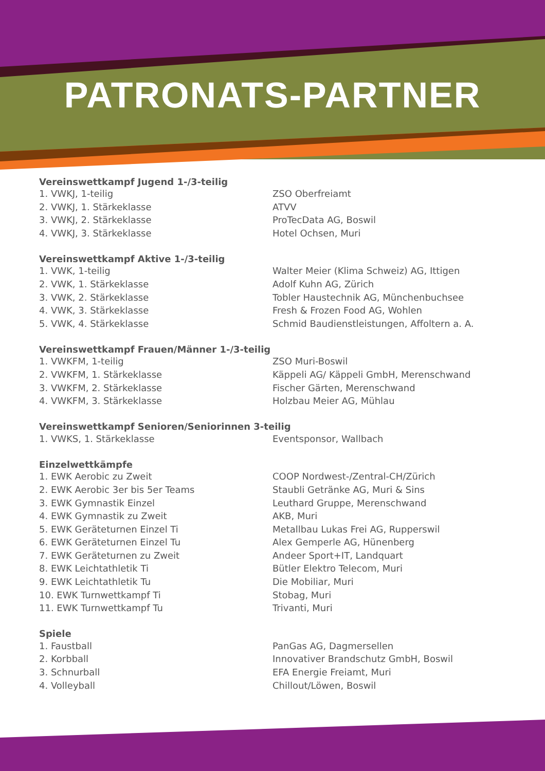PATRONATS-PARTNER
| Vereinswettkampf Jugend 1-/3-teilig | |
| --- | --- |
| 1. VWKJ, 1-teilig | ZSO Oberfreiamt |
| 2. VWKJ, 1. Stärkeklasse | ATVV |
| 3. VWKJ, 2. Stärkeklasse | ProTecData AG, Boswil |
| 4. VWKJ, 3. Stärkeklasse | Hotel Ochsen, Muri |
| Vereinswettkampf Aktive 1-/3-teilig | |
| --- | --- |
| 1. VWK, 1-teilig | Walter Meier (Klima Schweiz) AG, Ittigen |
| 2. VWK, 1. Stärkeklasse | Adolf Kuhn AG, Zürich |
| 3. VWK, 2. Stärkeklasse | Tobler Haustechnik AG, Münchenbuchsee |
| 4. VWK, 3. Stärkeklasse | Fresh & Frozen Food AG, Wohlen |
| 5. VWK, 4. Stärkeklasse | Schmid Baudienstleistungen, Affoltern a. A. |
| Vereinswettkampf Frauen/Männer 1-/3-teilig | |
| --- | --- |
| 1. VWKFM, 1-teilig | ZSO Muri-Boswil |
| 2. VWKFM, 1. Stärkeklasse | Käppeli AG/ Käppeli GmbH, Merenschwand |
| 3. VWKFM, 2. Stärkeklasse | Fischer Gärten, Merenschwand |
| 4. VWKFM, 3. Stärkeklasse | Holzbau Meier AG, Mühlau |
| Vereinswettkampf Senioren/Seniorinnen 3-teilig | |
| --- | --- |
| 1. VWKS, 1. Stärkeklasse | Eventsponsor, Wallbach |
| Einzelwettkämpfe | |
| --- | --- |
| 1. EWK Aerobic zu Zweit | COOP Nordwest-/Zentral-CH/Zürich |
| 2. EWK Aerobic 3er bis 5er Teams | Staubli Getränke AG, Muri & Sins |
| 3. EWK Gymnastik Einzel | Leuthard Gruppe, Merenschwand |
| 4. EWK Gymnastik zu Zweit | AKB, Muri |
| 5. EWK Geräteturnen Einzel Ti | Metallbau Lukas Frei AG, Rupperswil |
| 6. EWK Geräteturnen Einzel Tu | Alex Gemperle AG, Hünenberg |
| 7. EWK Geräteturnen zu Zweit | Andeer Sport+IT, Landquart |
| 8. EWK Leichtathletik Ti | Bütler Elektro Telecom, Muri |
| 9. EWK Leichtathletik Tu | Die Mobiliar, Muri |
| 10. EWK Turnwettkampf Ti | Stobag, Muri |
| 11. EWK Turnwettkampf Tu | Trivanti, Muri |
| Spiele | |
| --- | --- |
| 1. Faustball | PanGas AG, Dagmersellen |
| 2. Korbball | Innovativer Brandschutz GmbH, Boswil |
| 3. Schnurball | EFA Energie Freiamt, Muri |
| 4. Volleyball | Chillout/Löwen, Boswil |